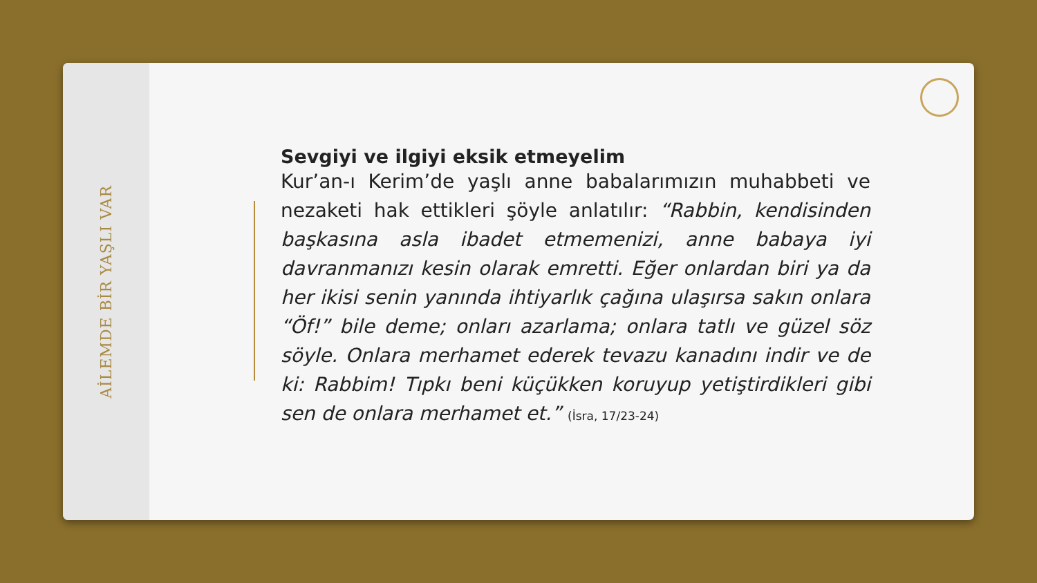AİLEMDE BİR YAŞLI VAR
Sevgiyi ve ilgiyi eksik etmeyelim
Kur’an-ı Kerim’de yaşlı anne babalarımızın muhabbeti ve nezaketi hak ettikleri şöyle anlatılır: “Rabbin, kendisinden başkasına asla ibadet etmemenizi, anne babaya iyi davranmanızı kesin olarak emretti. Eğer onlardan biri ya da her ikisi senin yanında ihtiyarlık çağına ulaşırsa sakın onlara “Öf!” bile deme; onları azarlama; onlara tatlı ve güzel söz söyle. Onlara merhamet ederek tevazu kanadını indir ve de ki: Rabbim! Tıpkı beni küçükken koruyup yetiştirdikleri gibi sen de onlara merhamet et.” (İsra, 17/23-24)